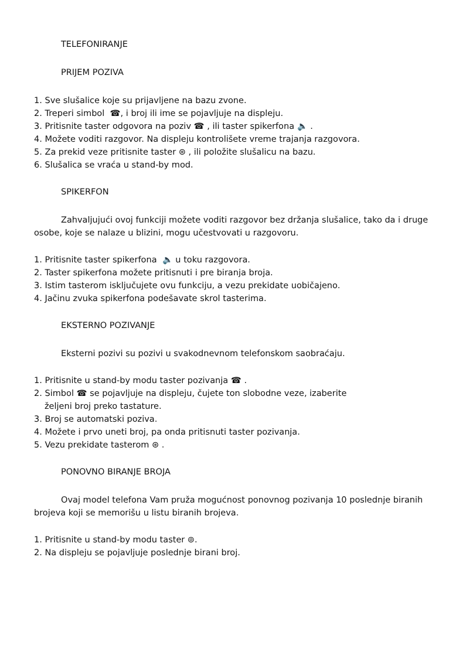TELEFONIRANJE
PRIJEM POZIVA
1. Sve slušalice koje su prijavljene na bazu zvone.
2. Treperi simbol ☎, i broj ili ime se pojavljuje na displeju.
3. Pritisnite taster odgovora na poziv ☎ , ili taster spikerfona 🔈 .
4. Možete voditi razgovor. Na displeju kontrolišete vreme trajanja razgovora.
5. Za prekid veze pritisnite taster ⊛ , ili položite slušalicu na bazu.
6. Slušalica se vraća u stand-by mod.
SPIKERFON
Zahvaljujući ovoj funkciji možete voditi razgovor bez držanja slušalice, tako da i druge osobe, koje se nalaze u blizini, mogu učestvovati u razgovoru.
1. Pritisnite taster spikerfona 🔈 u toku razgovora.
2. Taster spikerfona možete pritisnuti i pre biranja broja.
3. Istim tasterom isključujete ovu funkciju, a vezu prekidate uobičajeno.
4. Jačinu zvuka spikerfona podešavate skrol tasterima.
EKSTERNO POZIVANJE
Eksterni pozivi su pozivi u svakodnevnom telefonskom saobraćaju.
1. Pritisnite u stand-by modu taster pozivanja ☎ .
2. Simbol ☎ se pojavljuje na displeju, čujete ton slobodne veze, izaberite
željeni broj preko tastature.
3. Broj se automatski poziva.
4. Možete i prvo uneti broj, pa onda pritisnuti taster pozivanja.
5. Vezu prekidate tasterom ⊛ .
PONOVNO BIRANJE BROJA
Ovaj model telefona Vam pruža mogućnost ponovnog pozivanja 10 poslednje biranih brojeva koji se memorišu u listu biranih brojeva.
1. Pritisnite u stand-by modu taster ⊚.
2. Na displeju se pojavljuje poslednje birani broj.